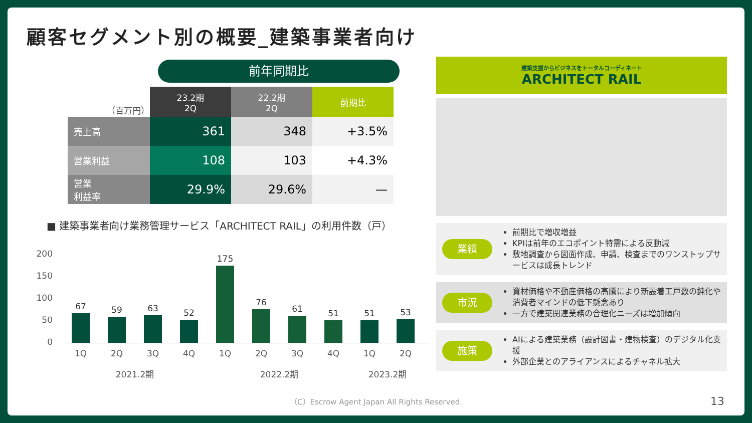顧客セグメント別の概要_建築事業者向け
前年同期比
| （百万円） | 23.2期 2Q | 22.2期 2Q | 前期比 |
| --- | --- | --- | --- |
| 売上高 | 361 | 348 | +3.5% |
| 営業利益 | 108 | 103 | +4.3% |
| 営業 利益率 | 29.9% | 29.6% | — |
■ 建築事業者向け業務管理サービス「ARCHITECT RAIL」の利用件数（戸）
200
150
100
50
0
67
59
63
52
175
76
61
51
51
53
1Q 2Q 3Q 4Q 1Q 2Q 3Q 4Q 1Q 2Q
2021.2期 2022.2期 2023.2期
建築支援からビジネスをトータルコーディネート
ARCHITECT RAIL
業績
前期比で増収増益
KPIは前年のエコポイント特需による反動減
敷地調査から図面作成、申請、検査までのワンストップサービスは成長トレンド
市況
資材価格や不動産価格の高騰により新設着工戸数の鈍化や消費者マインドの低下懸念あり
一方で建築関連業務の合理化ニーズは増加傾向
施策
AIによる建築業務（設計図書・建物検査）のデジタル化支援
外部企業とのアライアンスによるチャネル拡大
（C）Escrow Agent Japan All Rights Reserved.
13